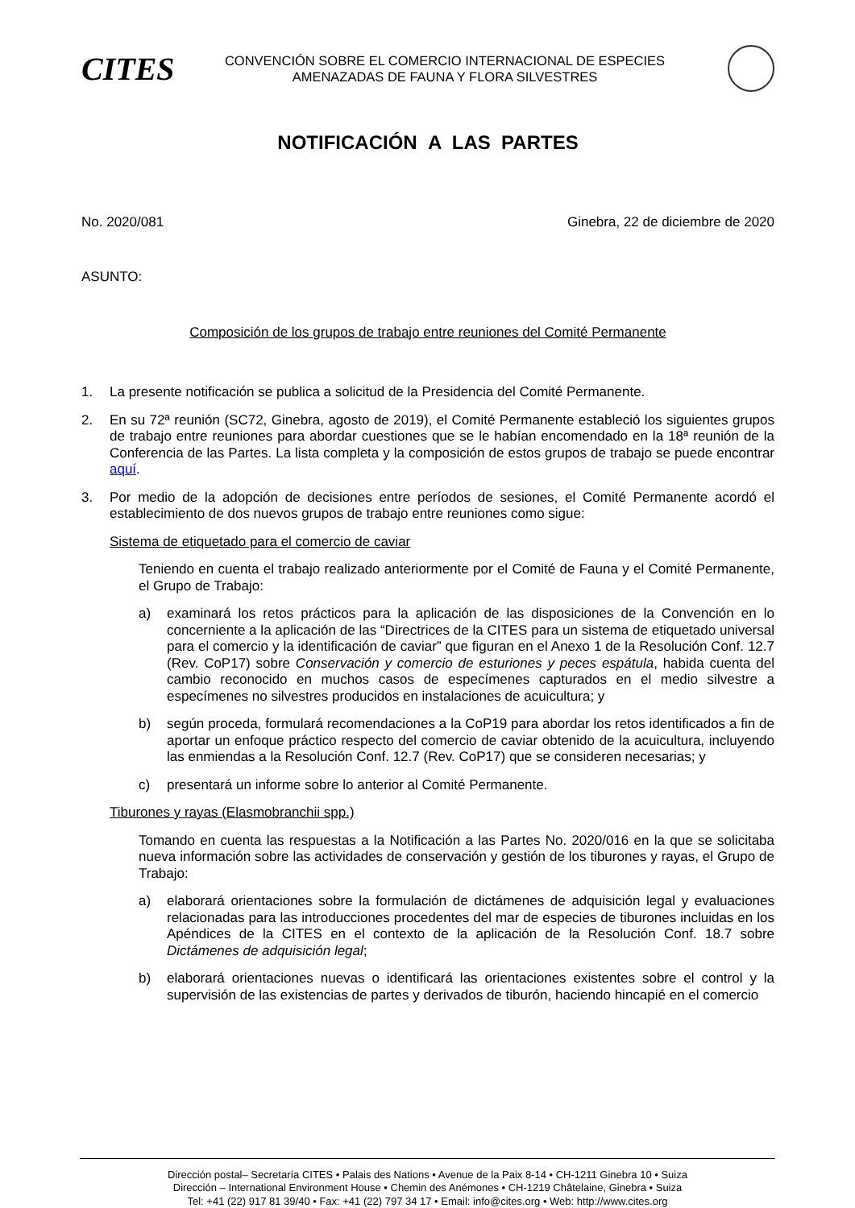CITES
CONVENCIÓN SOBRE EL COMERCIO INTERNACIONAL DE ESPECIES
AMENAZADAS DE FAUNA Y FLORA SILVESTRES
NOTIFICACIÓN A LAS PARTES
No. 2020/081 Ginebra, 22 de diciembre de 2020
ASUNTO:
Composición de los grupos de trabajo entre reuniones del Comité Permanente
1. La presente notificación se publica a solicitud de la Presidencia del Comité Permanente.
2. En su 72ª reunión (SC72, Ginebra, agosto de 2019), el Comité Permanente estableció los siguientes grupos de trabajo entre reuniones para abordar cuestiones que se le habían encomendado en la 18ª reunión de la Conferencia de las Partes. La lista completa y la composición de estos grupos de trabajo se puede encontrar aquí.
3. Por medio de la adopción de decisiones entre períodos de sesiones, el Comité Permanente acordó el establecimiento de dos nuevos grupos de trabajo entre reuniones como sigue:
Sistema de etiquetado para el comercio de caviar
Teniendo en cuenta el trabajo realizado anteriormente por el Comité de Fauna y el Comité Permanente, el Grupo de Trabajo:
a) examinará los retos prácticos para la aplicación de las disposiciones de la Convención en lo concerniente a la aplicación de las “Directrices de la CITES para un sistema de etiquetado universal para el comercio y la identificación de caviar” que figuran en el Anexo 1 de la Resolución Conf. 12.7 (Rev. CoP17) sobre Conservación y comercio de esturiones y peces espátula, habida cuenta del cambio reconocido en muchos casos de especímenes capturados en el medio silvestre a especímenes no silvestres producidos en instalaciones de acuicultura; y
b) según proceda, formulará recomendaciones a la CoP19 para abordar los retos identificados a fin de aportar un enfoque práctico respecto del comercio de caviar obtenido de la acuicultura, incluyendo las enmiendas a la Resolución Conf. 12.7 (Rev. CoP17) que se consideren necesarias; y
c) presentará un informe sobre lo anterior al Comité Permanente.
Tiburones y rayas (Elasmobranchii spp.)
Tomando en cuenta las respuestas a la Notificación a las Partes No. 2020/016 en la que se solicitaba nueva información sobre las actividades de conservación y gestión de los tiburones y rayas, el Grupo de Trabajo:
a) elaborará orientaciones sobre la formulación de dictámenes de adquisición legal y evaluaciones relacionadas para las introducciones procedentes del mar de especies de tiburones incluidas en los Apéndices de la CITES en el contexto de la aplicación de la Resolución Conf. 18.7 sobre Dictámenes de adquisición legal;
b) elaborará orientaciones nuevas o identificará las orientaciones existentes sobre el control y la supervisión de las existencias de partes y derivados de tiburón, haciendo hincapié en el comercio
Dirección postal– Secretaría CITES • Palais des Nations • Avenue de la Paix 8-14 • CH-1211 Ginebra 10 • Suiza
Dirección – International Environment House • Chemin des Anémones • CH-1219 Châtelaine, Ginebra • Suiza
Tel: +41 (22) 917 81 39/40 • Fax: +41 (22) 797 34 17 • Email: info@cites.org • Web: http://www.cites.org